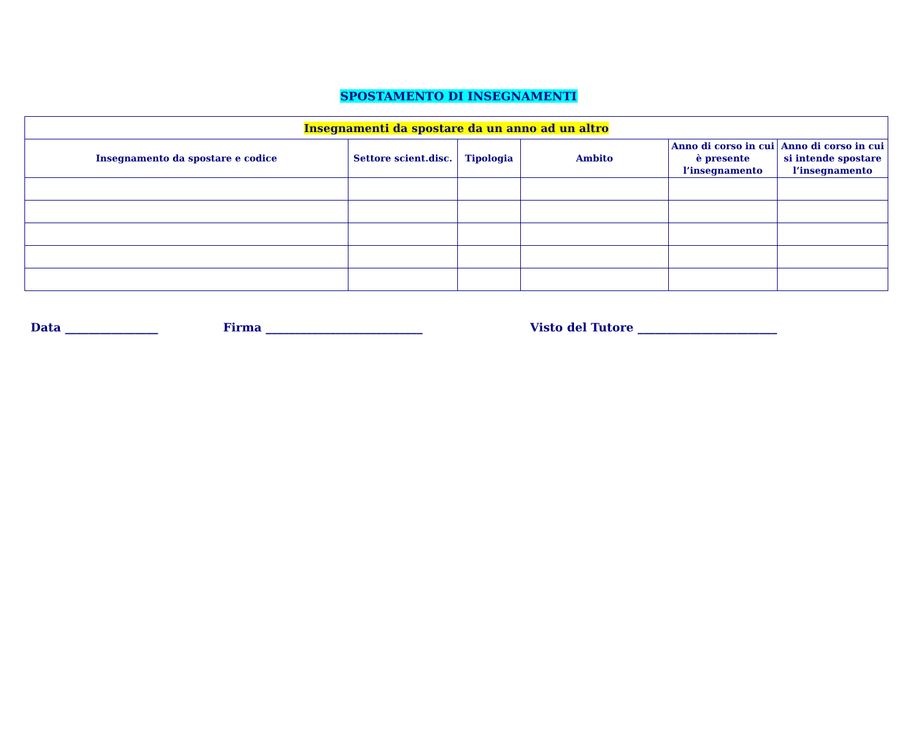SPOSTAMENTO DI INSEGNAMENTI
| Insegnamenti da spostare da un anno ad un altro | | | | | |
| --- | --- | --- | --- | --- | --- |
| Insegnamento da spostare e codice | Settore scient.disc. | Tipologia | Ambito | Anno di corso in cui è presente l’insegnamento | Anno di corso in cui si intende spostare l’insegnamento |
Data ________________ Firma ___________________________ Visto del Tutore ________________________